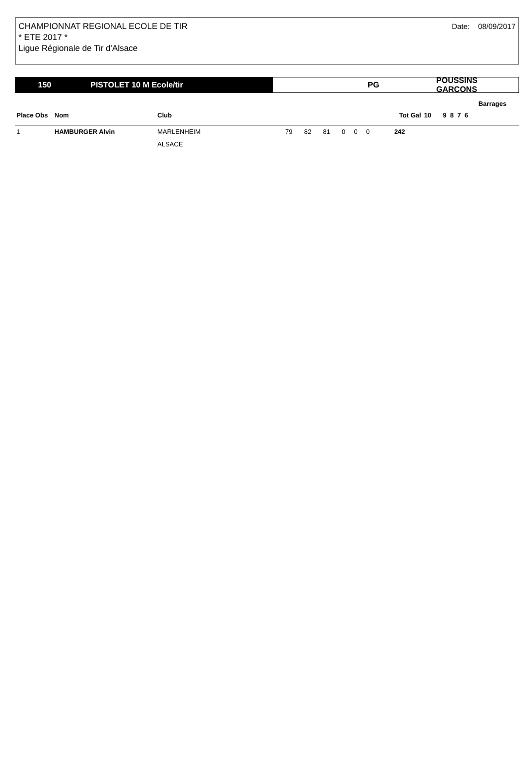CHAMPIONNAT REGIONAL ECOLE DE TIR
* ETE 2017 *
Ligue Régionale de Tir d'Alsace
Date: 08/09/2017
150 PISTOLET 10 M Ecole/tir PG POUSSINS GARCONS
| | | | | | | | | | | | Barrages |
| --- | --- | --- | --- | --- | --- | --- | --- | --- | --- | --- | --- |
| Place Obs | Nom | Club | | | | | | | Tot Gal | 10 | 9 8 7 6 |
| 1 | HAMBURGER Alvin | MARLENHEIM | 79 | 82 | 81 | 0 | 0 | 0 | 242 | | |
| | | ALSACE | | | | | | | | | |